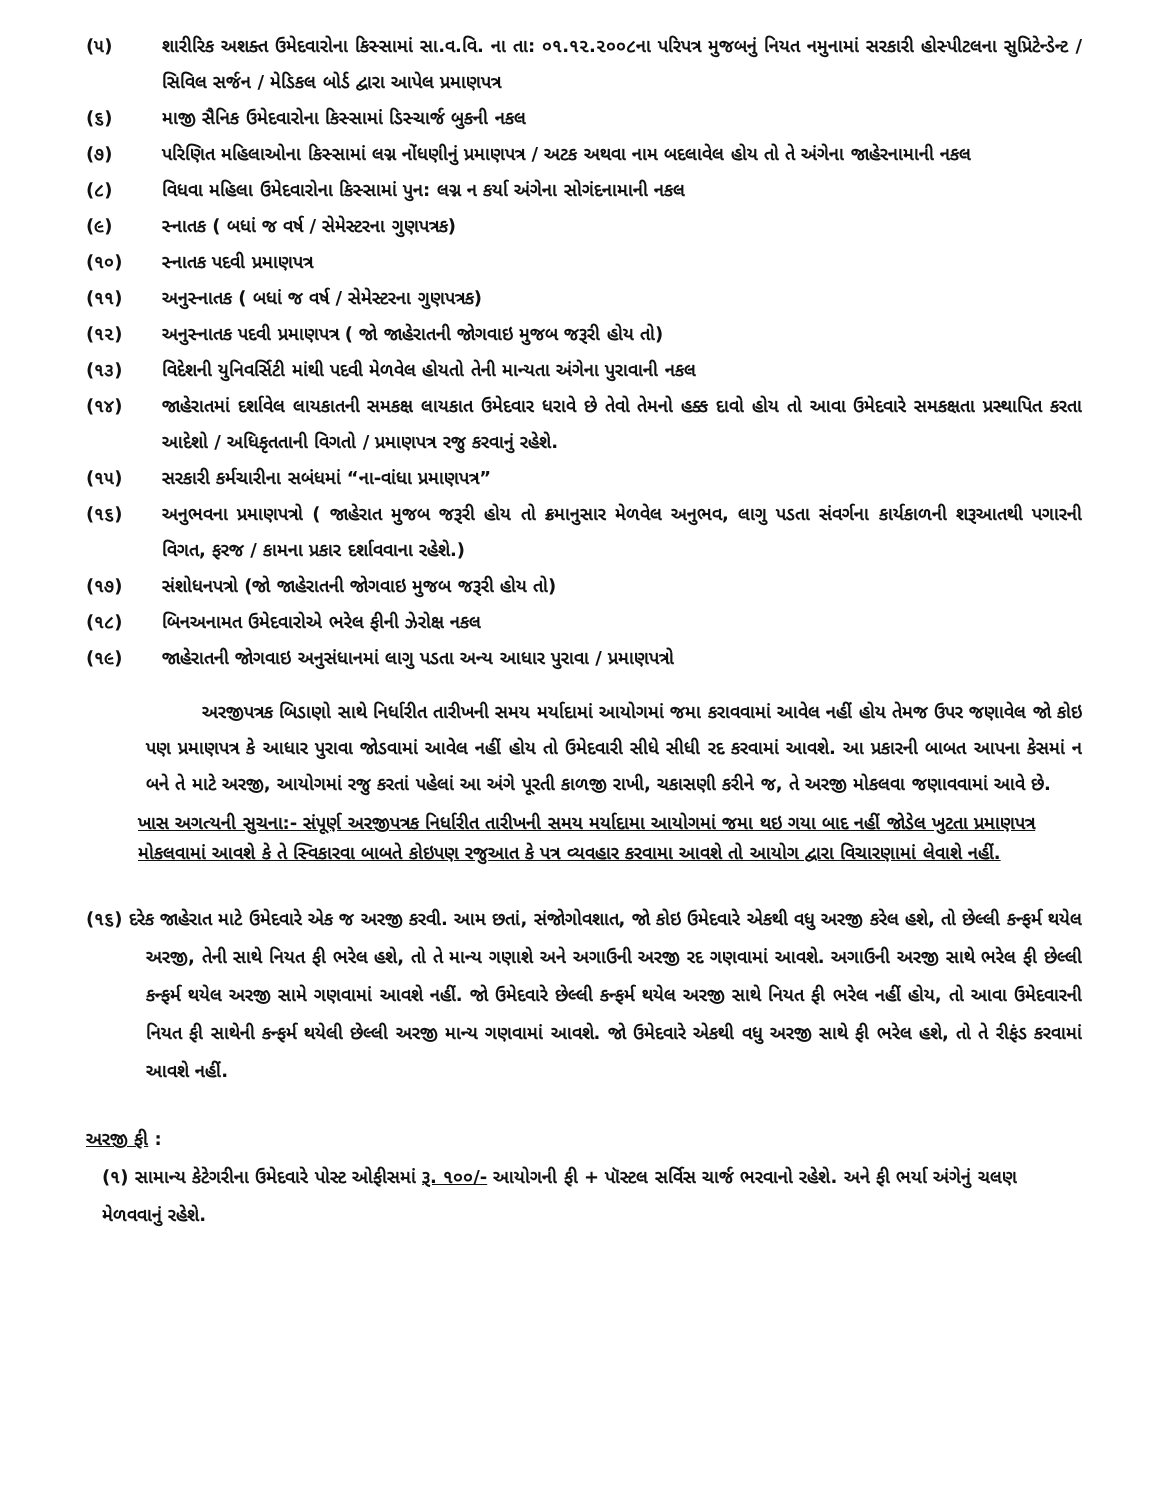(૫) શારીરિક અશક્ત ઉમેદવારોના કિસ્સામાં સા.વ.વિ. ના તા: ૦૧.૧૨.૨૦૦૮ના પરિપત્ર મુજબનું નિયત નમુનામાં સરકારી હોસ્પીટલના સુપ્રિટેન્ડેન્ટ / સિવિલ સર્જન / મેડિકલ બોર્ડ દ્વારા આપેલ પ્રમાણપત્ર
(૬) માજી સૈનિક ઉમેદવારોના કિસ્સામાં ડિસ્ચાર્જ બુકની નકલ
(૭) પરિણિત મહિલાઓના કિસ્સામાં લગ્ન નોંધણીનું પ્રમાણપત્ર / અટક અથવા નામ બદલાવેલ હોય તો તે અંગેના જાહેરનામાની નકલ
(૮) વિધવા મહિલા ઉમેદવારોના કિસ્સામાં પુન: લગ્ન ન કર્યા અંગેના સોગંદનામાની નકલ
(૯) સ્નાતક ( બધાં જ વર્ષ / સેમેસ્ટરના ગુણપત્રક)
(૧૦) સ્નાતક પદવી પ્રમાણપત્ર
(૧૧) અનુસ્નાતક ( બધાં જ વર્ષ / સેમેસ્ટરના ગુણપત્રક)
(૧૨) અનુસ્નાતક પદવી પ્રમાણપત્ર ( જો જાહેરાતની જોગવાઇ મુજબ જરૂરી હોય તો)
(૧૩) વિદેશની યુનિવર્સિટી માંથી પદવી મેળવેલ હોયતો તેની માન્યતા અંગેના પુરાવાની નકલ
(૧૪) જાહેરાતમાં દર્શાવેલ લાયકાતની સમકક્ષ લાયકાત ઉમેદવાર ધરાવે છે તેવો તેમનો હક્ક દાવો હોય તો આવા ઉમેદવારે સમકક્ષતા પ્રસ્થાપિત કરતા આદેશો / અધિકૃતતાની વિગતો / પ્રમાણપત્ર રજુ કરવાનું રહેશે.
(૧૫) સરકારી કર્મચારીના સબંધમાં “ના-વાંધા પ્રમાણપત્ર”
(૧૬) અનુભવના પ્રમાણપત્રો ( જાહેરાત મુજબ જરૂરી હોય તો ક્રમાનુસાર મેળવેલ અનુભવ, લાગુ પડતા સંવર્ગના કાર્યકાળની શરૂઆતથી પગારની વિગત, ફરજ / કામના પ્રકાર દર્શાવવાના રહેશે.)
(૧૭) સંશોધનપત્રો (જો જાહેરાતની જોગવાઇ મુજબ જરૂરી હોય તો)
(૧૮) બિનઅનામત ઉમેદવારોએ ભરેલ ફીની ઝેરોક્ષ નકલ
(૧૯) જાહેરાતની જોગવાઇ અનુસંધાનમાં લાગુ પડતા અન્ય આધાર પુરાવા / પ્રમાણપત્રો
અરજીપત્રક બિડાણો સાથે નિર્ધારીત તારીખની સમય મર્યાદામાં આયોગમાં જમા કરાવવામાં આવેલ નહીં હોય તેમજ ઉપર જણાવેલ જો કોઇ પણ પ્રમાણપત્ર કે આધાર પુરાવા જોડવામાં આવેલ નહીં હોય તો ઉમેદવારી સીધે સીધી રદ કરવામાં આવશે. આ પ્રકારની બાબત આપના કેસમાં ન બને તે માટે અરજી, આયોગમાં રજુ કરતાં પહેલાં આ અંગે પૂરતી કાળજી રાખી, ચકાસણી કરીને જ, તે અરજી મોકલવા જણાવવામાં આવે છે.
ખાસ અગત્યની સુચના:- સંપૂર્ણ અરજીપત્રક નિર્ધારીત તારીખની સમય મર્યાદામા આયોગમાં જમા થઇ ગયા બાદ નહીં જોડેલ ખુટતા પ્રમાણપત્ર મોકલવામાં આવશે કે તે સ્વિકારવા બાબતે કોઇપણ રજુઆત કે પત્ર વ્યવહાર કરવામા આવશે તો આયોગ દ્વારા વિચારણામાં લેવાશે નહીં.
(૧૬) દરેક જાહેરાત માટે ઉમેદવારે એક જ અરજી કરવી. આમ છતાં, સંજોગોવશાત, જો કોઇ ઉમેદવારે એકથી વધુ અરજી કરેલ હશે, તો છેલ્લી કન્ફર્મ થયેલ અરજી, તેની સાથે નિયત ફી ભરેલ હશે, તો તે માન્ય ગણાશે અને અગાઉની અરજી રદ ગણવામાં આવશે. અગાઉની અરજી સાથે ભરેલ ફી છેલ્લી કન્ફર્મ થયેલ અરજી સામે ગણવામાં આવશે નહીં. જો ઉમેદવારે છેલ્લી કન્ફર્મ થયેલ અરજી સાથે નિયત ફી ભરેલ નહીં હોય, તો આવા ઉમેદવારની નિયત ફી સાથેની કન્ફર્મ થયેલી છેલ્લી અરજી માન્ય ગણવામાં આવશે. જો ઉમેદવારે એકથી વધુ અરજી સાથે ફી ભરેલ હશે, તો તે રીફંડ કરવામાં આવશે નહીં.
અરજી ફી :
(૧) સામાન્ય કેટેગરીના ઉમેદવારે પોસ્ટ ઓફીસમાં રૂ. ૧૦૦/- આયોગની ફી + પૉસ્ટલ સર્વિસ ચાર્જ ભરવાનો રહેશે. અને ફી ભર્યા અંગેનું ચલણ મેળવવાનું રહેશે.